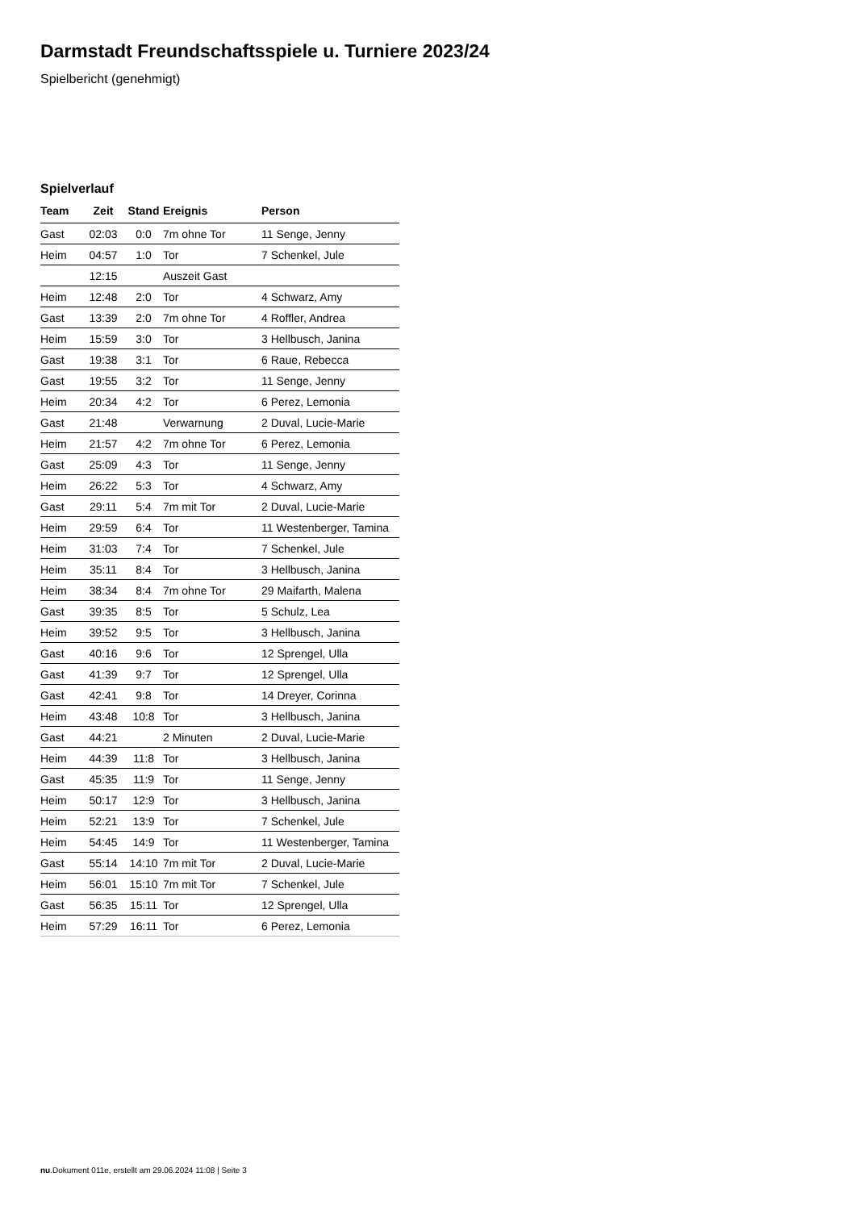Darmstadt Freundschaftsspiele u. Turniere 2023/24
Spielbericht (genehmigt)
Spielverlauf
| Team | Zeit | Stand | Ereignis | Person |
| --- | --- | --- | --- | --- |
| Gast | 02:03 | 0:0 | 7m ohne Tor | 11 Senge, Jenny |
| Heim | 04:57 | 1:0 | Tor | 7 Schenkel, Jule |
| | 12:15 | | Auszeit Gast | |
| Heim | 12:48 | 2:0 | Tor | 4 Schwarz, Amy |
| Gast | 13:39 | 2:0 | 7m ohne Tor | 4 Roffler, Andrea |
| Heim | 15:59 | 3:0 | Tor | 3 Hellbusch, Janina |
| Gast | 19:38 | 3:1 | Tor | 6 Raue, Rebecca |
| Gast | 19:55 | 3:2 | Tor | 11 Senge, Jenny |
| Heim | 20:34 | 4:2 | Tor | 6 Perez, Lemonia |
| Gast | 21:48 | | Verwarnung | 2 Duval, Lucie-Marie |
| Heim | 21:57 | 4:2 | 7m ohne Tor | 6 Perez, Lemonia |
| Gast | 25:09 | 4:3 | Tor | 11 Senge, Jenny |
| Heim | 26:22 | 5:3 | Tor | 4 Schwarz, Amy |
| Gast | 29:11 | 5:4 | 7m mit Tor | 2 Duval, Lucie-Marie |
| Heim | 29:59 | 6:4 | Tor | 11 Westenberger, Tamina |
| Heim | 31:03 | 7:4 | Tor | 7 Schenkel, Jule |
| Heim | 35:11 | 8:4 | Tor | 3 Hellbusch, Janina |
| Heim | 38:34 | 8:4 | 7m ohne Tor | 29 Maifarth, Malena |
| Gast | 39:35 | 8:5 | Tor | 5 Schulz, Lea |
| Heim | 39:52 | 9:5 | Tor | 3 Hellbusch, Janina |
| Gast | 40:16 | 9:6 | Tor | 12 Sprengel, Ulla |
| Gast | 41:39 | 9:7 | Tor | 12 Sprengel, Ulla |
| Gast | 42:41 | 9:8 | Tor | 14 Dreyer, Corinna |
| Heim | 43:48 | 10:8 | Tor | 3 Hellbusch, Janina |
| Gast | 44:21 | | 2 Minuten | 2 Duval, Lucie-Marie |
| Heim | 44:39 | 11:8 | Tor | 3 Hellbusch, Janina |
| Gast | 45:35 | 11:9 | Tor | 11 Senge, Jenny |
| Heim | 50:17 | 12:9 | Tor | 3 Hellbusch, Janina |
| Heim | 52:21 | 13:9 | Tor | 7 Schenkel, Jule |
| Heim | 54:45 | 14:9 | Tor | 11 Westenberger, Tamina |
| Gast | 55:14 | 14:10 | 7m mit Tor | 2 Duval, Lucie-Marie |
| Heim | 56:01 | 15:10 | 7m mit Tor | 7 Schenkel, Jule |
| Gast | 56:35 | 15:11 | Tor | 12 Sprengel, Ulla |
| Heim | 57:29 | 16:11 | Tor | 6 Perez, Lemonia |
nu.Dokument 011e, erstellt am 29.06.2024 11:08 | Seite 3